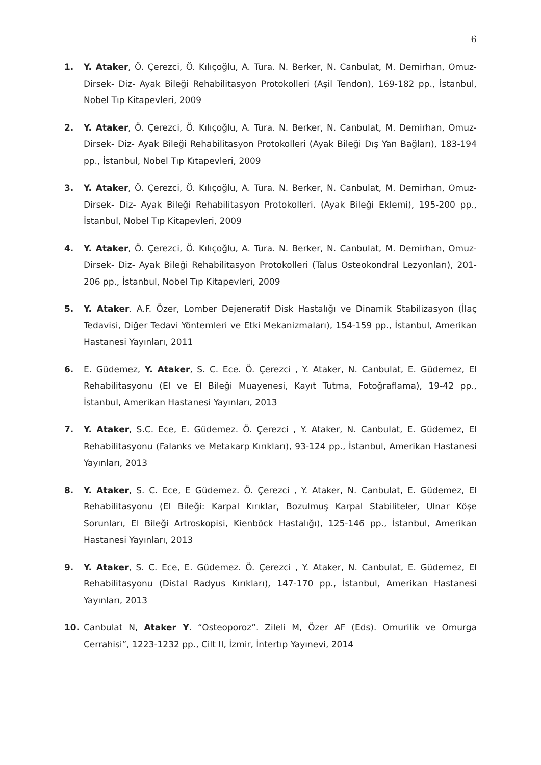6
1. Y. Ataker, Ö. Çerezci, Ö. Kılıçoğlu, A. Tura. N. Berker, N. Canbulat, M. Demirhan, Omuz-Dirsek- Diz- Ayak Bileği Rehabilitasyon Protokolleri (Aşil Tendon), 169-182 pp., İstanbul, Nobel Tıp Kitapevleri, 2009
2. Y. Ataker, Ö. Çerezci, Ö. Kılıçoğlu, A. Tura. N. Berker, N. Canbulat, M. Demirhan, Omuz-Dirsek- Diz- Ayak Bileği Rehabilitasyon Protokolleri (Ayak Bileği Dış Yan Bağları), 183-194 pp., İstanbul, Nobel Tıp Kıtapevleri, 2009
3. Y. Ataker, Ö. Çerezci, Ö. Kılıçoğlu, A. Tura. N. Berker, N. Canbulat, M. Demirhan, Omuz-Dirsek- Diz- Ayak Bileği Rehabilitasyon Protokolleri. (Ayak Bileği Eklemi), 195-200 pp., İstanbul, Nobel Tıp Kitapevleri, 2009
4. Y. Ataker, Ö. Çerezci, Ö. Kılıçoğlu, A. Tura. N. Berker, N. Canbulat, M. Demirhan, Omuz-Dirsek- Diz- Ayak Bileği Rehabilitasyon Protokolleri (Talus Osteokondral Lezyonları), 201-206 pp., İstanbul, Nobel Tıp Kitapevleri, 2009
5. Y. Ataker. A.F. Özer, Lomber Dejeneratif Disk Hastalığı ve Dinamik Stabilizasyon (İlaç Tedavisi, Diğer Tedavi Yöntemleri ve Etki Mekanizmaları), 154-159 pp., İstanbul, Amerikan Hastanesi Yayınları, 2011
6. E. Güdemez, Y. Ataker, S. C. Ece. Ö. Çerezci , Y. Ataker, N. Canbulat, E. Güdemez, El Rehabilitasyonu (El ve El Bileği Muayenesi, Kayıt Tutma, Fotoğraflama), 19-42 pp., İstanbul, Amerikan Hastanesi Yayınları, 2013
7. Y. Ataker, S.C. Ece, E. Güdemez. Ö. Çerezci , Y. Ataker, N. Canbulat, E. Güdemez, El Rehabilitasyonu (Falanks ve Metakarp Kırıkları), 93-124 pp., İstanbul, Amerikan Hastanesi Yayınları, 2013
8. Y. Ataker, S. C. Ece, E Güdemez. Ö. Çerezci , Y. Ataker, N. Canbulat, E. Güdemez, El Rehabilitasyonu (El Bileği: Karpal Kırıklar, Bozulmuş Karpal Stabiliteler, Ulnar Köşe Sorunları, El Bileği Artroskopisi, Kienböck Hastalığı), 125-146 pp., İstanbul, Amerikan Hastanesi Yayınları, 2013
9. Y. Ataker, S. C. Ece, E. Güdemez. Ö. Çerezci , Y. Ataker, N. Canbulat, E. Güdemez, El Rehabilitasyonu (Distal Radyus Kırıkları), 147-170 pp., İstanbul, Amerikan Hastanesi Yayınları, 2013
10. Canbulat N, Ataker Y. “Osteoporoz”. Zileli M, Özer AF (Eds). Omurilik ve Omurga Cerrahisi”, 1223-1232 pp., Cilt II, İzmir, İntertıp Yayınevi, 2014